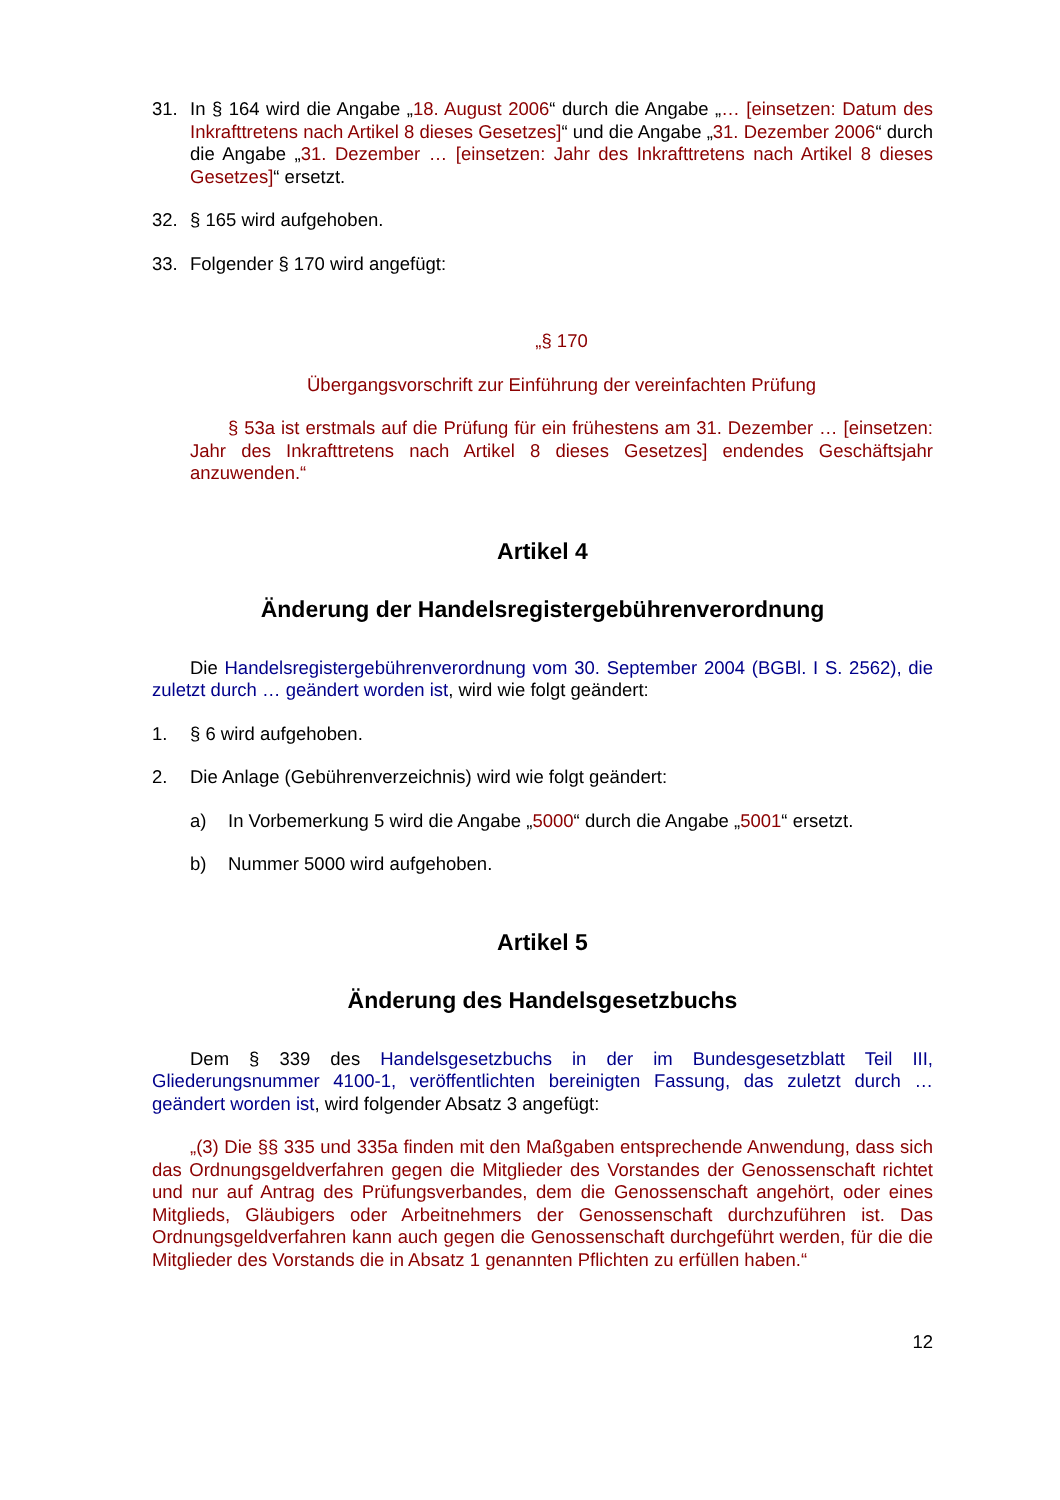31. In § 164 wird die Angabe „18. August 2006“ durch die Angabe „… [einsetzen: Datum des Inkrafttretens nach Artikel 8 dieses Gesetzes]“ und die Angabe „31. Dezember 2006“ durch die Angabe „31. Dezember … [einsetzen: Jahr des Inkrafttretens nach Artikel 8 dieses Gesetzes]“ ersetzt.
32. § 165 wird aufgehoben.
33. Folgender § 170 wird angefügt:
„§ 170
Übergangsvorschrift zur Einführung der vereinfachten Prüfung
§ 53a ist erstmals auf die Prüfung für ein frühestens am 31. Dezember … [einsetzen: Jahr des Inkrafttretens nach Artikel 8 dieses Gesetzes] endendes Geschäftsjahr anzuwenden.“
Artikel 4
Änderung der Handelsregistergebührenverordnung
Die Handelsregistergebührenverordnung vom 30. September 2004 (BGBl. I S. 2562), die zuletzt durch … geändert worden ist, wird wie folgt geändert:
1. § 6 wird aufgehoben.
2. Die Anlage (Gebührenverzeichnis) wird wie folgt geändert:
a) In Vorbemerkung 5 wird die Angabe „5000“ durch die Angabe „5001“ ersetzt.
b) Nummer 5000 wird aufgehoben.
Artikel 5
Änderung des Handelsgesetzbuchs
Dem § 339 des Handelsgesetzbuchs in der im Bundesgesetzblatt Teil III, Gliederungsnummer 4100-1, veröffentlichten bereinigten Fassung, das zuletzt durch … geändert worden ist, wird folgender Absatz 3 angefügt:
„(3) Die §§ 335 und 335a finden mit den Maßgaben entsprechende Anwendung, dass sich das Ordnungsgeldverfahren gegen die Mitglieder des Vorstandes der Genossenschaft richtet und nur auf Antrag des Prüfungsverbandes, dem die Genossenschaft angehört, oder eines Mitglieds, Gläubigers oder Arbeitnehmers der Genossenschaft durchzuführen ist. Das Ordnungsgeldverfahren kann auch gegen die Genossenschaft durchgeführt werden, für die die Mitglieder des Vorstands die in Absatz 1 genannten Pflichten zu erfüllen haben.“
12